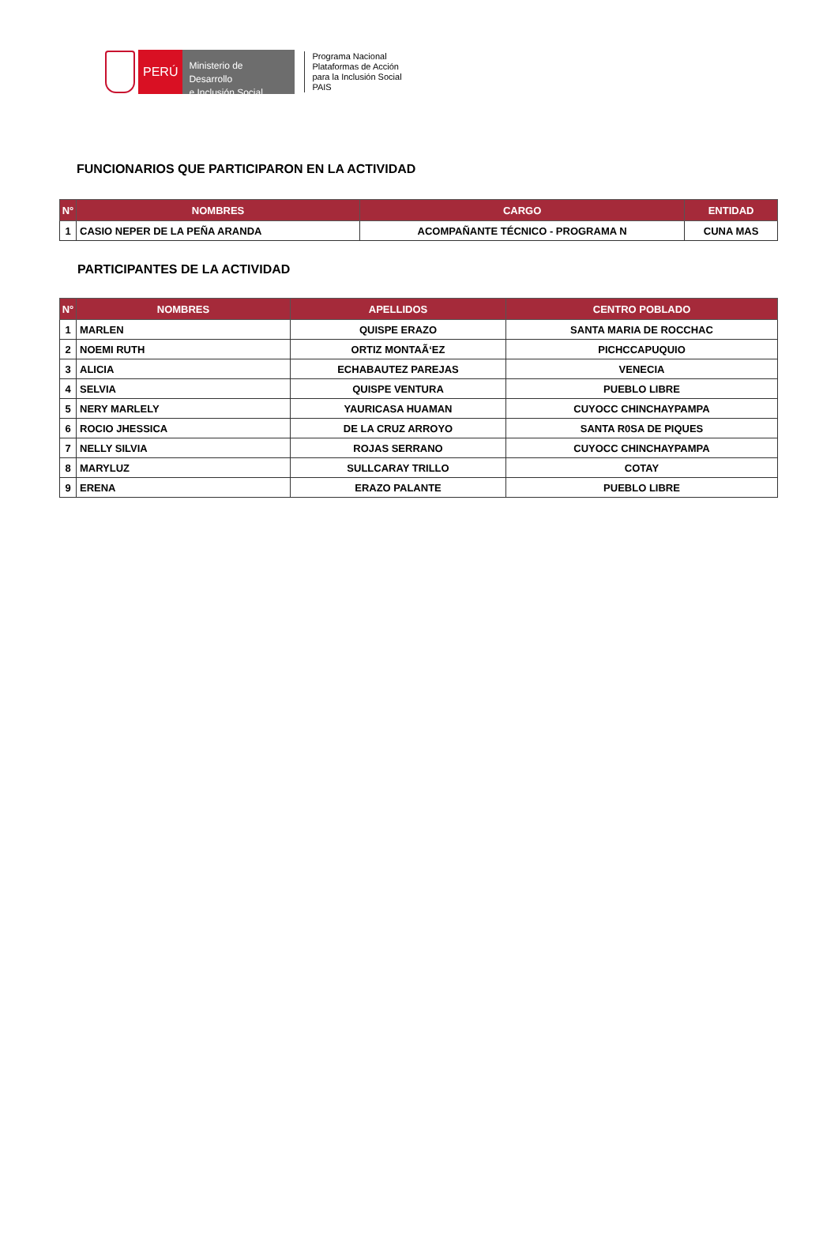PERÚ
Ministerio de Desarrollo
e Inclusión Social
Programa Nacional
Plataformas de Acción
para la Inclusión Social
PAIS
FUNCIONARIOS QUE PARTICIPARON EN LA ACTIVIDAD
| N° | NOMBRES | CARGO | ENTIDAD |
| --- | --- | --- | --- |
| 1 | CASIO NEPER DE LA PEÑA ARANDA | ACOMPAÑANTE TÉCNICO - PROGRAMA N | CUNA MAS |
PARTICIPANTES DE LA ACTIVIDAD
| N° | NOMBRES | APELLIDOS | CENTRO POBLADO |
| --- | --- | --- | --- |
| 1 | MARLEN | QUISPE ERAZO | SANTA MARIA DE ROCCHAC |
| 2 | NOEMI RUTH | ORTIZ MONTAÃ‘EZ | PICHCCAPUQUIO |
| 3 | ALICIA | ECHABAUTEZ PAREJAS | VENECIA |
| 4 | SELVIA | QUISPE VENTURA | PUEBLO LIBRE |
| 5 | NERY MARLELY | YAURICASA HUAMAN | CUYOCC CHINCHAYPAMPA |
| 6 | ROCIO JHESSICA | DE LA CRUZ ARROYO | SANTA R0SA DE PIQUES |
| 7 | NELLY SILVIA | ROJAS SERRANO | CUYOCC CHINCHAYPAMPA |
| 8 | MARYLUZ | SULLCARAY TRILLO | COTAY |
| 9 | ERENA | ERAZO PALANTE | PUEBLO LIBRE |